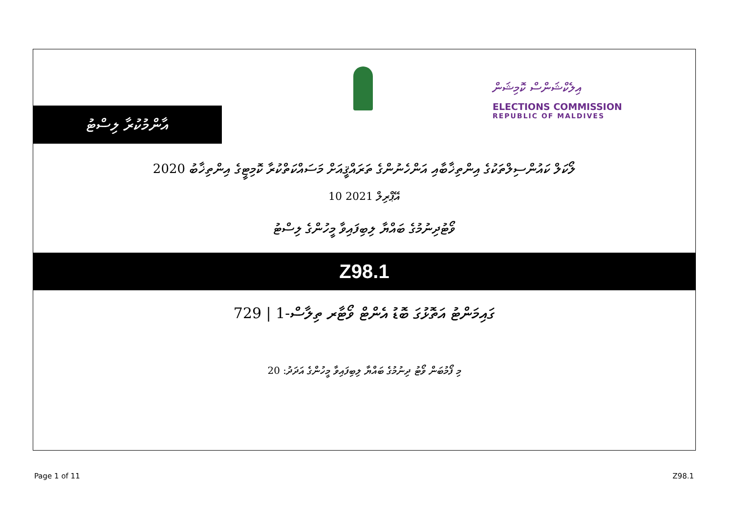އާންމުކުރާ ލިސްޓު
އިލެކްޝަންސް ކޮމިޝަން
ELECTIONS COMMISSION
REPUBLIC OF MALDIVES
ލޯކަލް ކައުންސިލްތަކުގެ އިންތިޚާބާއި އަންހެނުންގެ ތަރައްޤީއަށް މަސައްކަތްކުރާ ކޮމިޓީގެ އިންތިޚާބު 2020
10 އޭޕްރިލް 2021
ވޯޓުދިނުމުގެ ބައްޔާ ލިބިފައިވާ މީހުންގެ ލިސްޓު
Z98.1
ގައިމަންޓު އަތޮޅުގަ ބޮޑު އެންޓް ވޯޓާރ ތިލާސް-1 | 729
މި ފޯމުބަން ވޯޓު ދިނުމުގެ ބައްޔާ ލިބިފައިވާ މީހުންގެ އަދަދު: 20
Page 1 of 11 Z98.1